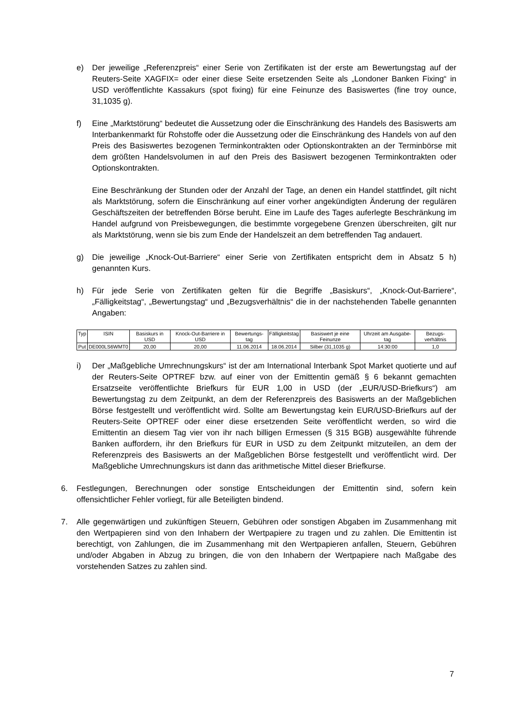e) Der jeweilige „Referenzpreis“ einer Serie von Zertifikaten ist der erste am Bewertungstag auf der Reuters-Seite XAGFIX= oder einer diese Seite ersetzenden Seite als „Londoner Banken Fixing“ in USD veröffentlichte Kassakurs (spot fixing) für eine Feinunze des Basiswertes (fine troy ounce, 31,1035 g).
f) Eine „Marktstörung“ bedeutet die Aussetzung oder die Einschränkung des Handels des Basiswerts am Interbankenmarkt für Rohstoffe oder die Aussetzung oder die Einschränkung des Handels von auf den Preis des Basiswertes bezogenen Terminkontrakten oder Optionskontrakten an der Terminbörse mit dem größten Handelsvolumen in auf den Preis des Basiswert bezogenen Terminkontrakten oder Optionskontrakten.
Eine Beschränkung der Stunden oder der Anzahl der Tage, an denen ein Handel stattfindet, gilt nicht als Marktstörung, sofern die Einschränkung auf einer vorher angekündigten Änderung der regulären Geschäftszeiten der betreffenden Börse beruht. Eine im Laufe des Tages auferlegte Beschränkung im Handel aufgrund von Preisbewegungen, die bestimmte vorgegebene Grenzen überschreiten, gilt nur als Marktstörung, wenn sie bis zum Ende der Handelszeit an dem betreffenden Tag andauert.
g) Die jeweilige „Knock-Out-Barriere“ einer Serie von Zertifikaten entspricht dem in Absatz 5 h) genannten Kurs.
h) Für jede Serie von Zertifikaten gelten für die Begriffe „Basiskurs“, „Knock-Out-Barriere“, „Fälligkeitstag“, „Bewertungstag“ und „Bezugsverhältnis“ die in der nachstehenden Tabelle genannten Angaben:
| Typ | ISIN | Basiskurs in USD | Knock-Out-Barriere in USD | Bewertungs-tag | Fälligkeitstag | Basiswert je eine Feinunze | Uhrzeit am Ausgabe-tag | Bezugs-verhältnis |
| --- | --- | --- | --- | --- | --- | --- | --- | --- |
| Put | DE000LS6WMT0 | 20,00 | 20,00 | 11.06.2014 | 18.06.2014 | Silber (31,1035 g) | 14:30:00 | 1,0 |
i) Der „Maßgebliche Umrechnungskurs“ ist der am International Interbank Spot Market quotierte und auf der Reuters-Seite OPTREF bzw. auf einer von der Emittentin gemäß § 6 bekannt gemachten Ersatzseite veröffentlichte Briefkurs für EUR 1,00 in USD (der „EUR/USD-Briefkurs“) am Bewertungstag zu dem Zeitpunkt, an dem der Referenzpreis des Basiswerts an der Maßgeblichen Börse festgestellt und veröffentlicht wird. Sollte am Bewertungstag kein EUR/USD-Briefkurs auf der Reuters-Seite OPTREF oder einer diese ersetzenden Seite veröffentlicht werden, so wird die Emittentin an diesem Tag vier von ihr nach billigen Ermessen (§ 315 BGB) ausgewählte führende Banken auffordern, ihr den Briefkurs für EUR in USD zu dem Zeitpunkt mitzuteilen, an dem der Referenzpreis des Basiswerts an der Maßgeblichen Börse festgestellt und veröffentlicht wird. Der Maßgebliche Umrechnungskurs ist dann das arithmetische Mittel dieser Briefkurse.
6. Festlegungen, Berechnungen oder sonstige Entscheidungen der Emittentin sind, sofern kein offensichtlicher Fehler vorliegt, für alle Beteiligten bindend.
7. Alle gegenwärtigen und zukünftigen Steuern, Gebühren oder sonstigen Abgaben im Zusammenhang mit den Wertpapieren sind von den Inhabern der Wertpapiere zu tragen und zu zahlen. Die Emittentin ist berechtigt, von Zahlungen, die im Zusammenhang mit den Wertpapieren anfallen, Steuern, Gebühren und/oder Abgaben in Abzug zu bringen, die von den Inhabern der Wertpapiere nach Maßgabe des vorstehenden Satzes zu zahlen sind.
7